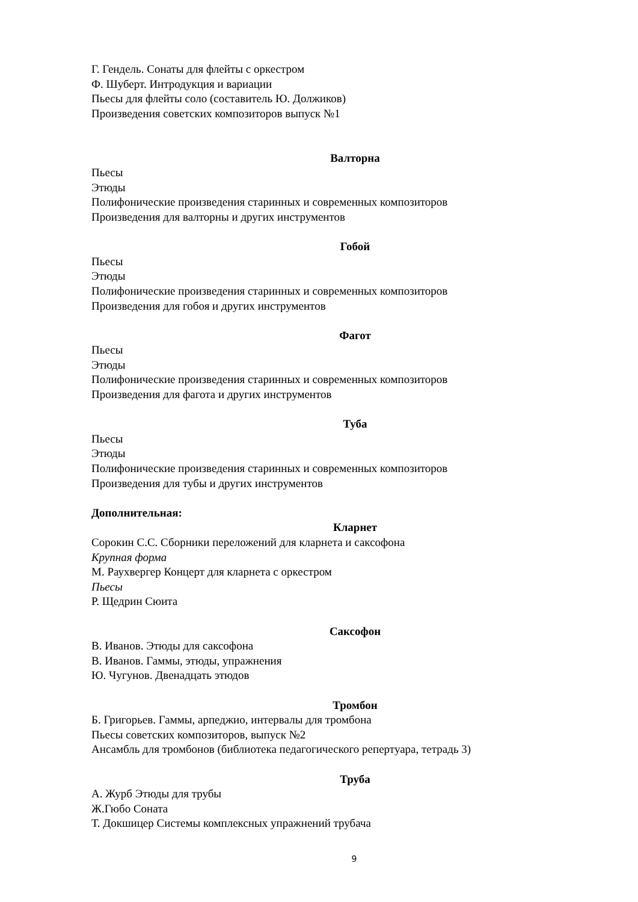Г. Гендель. Сонаты для флейты с оркестром
Ф. Шуберт. Интродукция и вариации
Пьесы для флейты соло (составитель Ю. Должиков)
Произведения советских композиторов выпуск №1
Валторна
Пьесы
Этюды
Полифонические произведения старинных и современных композиторов
Произведения для валторны и других инструментов
Гобой
Пьесы
Этюды
Полифонические произведения старинных и современных композиторов
Произведения для гобоя и других инструментов
Фагот
Пьесы
Этюды
Полифонические произведения старинных и современных композиторов
Произведения для фагота и других инструментов
Туба
Пьесы
Этюды
Полифонические произведения старинных и современных композиторов
Произведения для тубы и других инструментов
Дополнительная:
Кларнет
Сорокин С.С. Сборники переложений для кларнета и саксофона
Крупная форма
М. Раухвергер Концерт для кларнета с оркестром
Пьесы
Р. Щедрин Сюита
Саксофон
В. Иванов. Этюды для саксофона
В. Иванов. Гаммы, этюды, упражнения
Ю. Чугунов. Двенадцать этюдов
Тромбон
Б. Григорьев. Гаммы, арпеджио, интервалы для тромбона
Пьесы советских композиторов, выпуск №2
Ансамбль для тромбонов (библиотека педагогического репертуара, тетрадь 3)
Труба
А. Журб Этюды для трубы
Ж.Гюбо Соната
Т. Докшицер Системы комплексных упражнений трубача
9